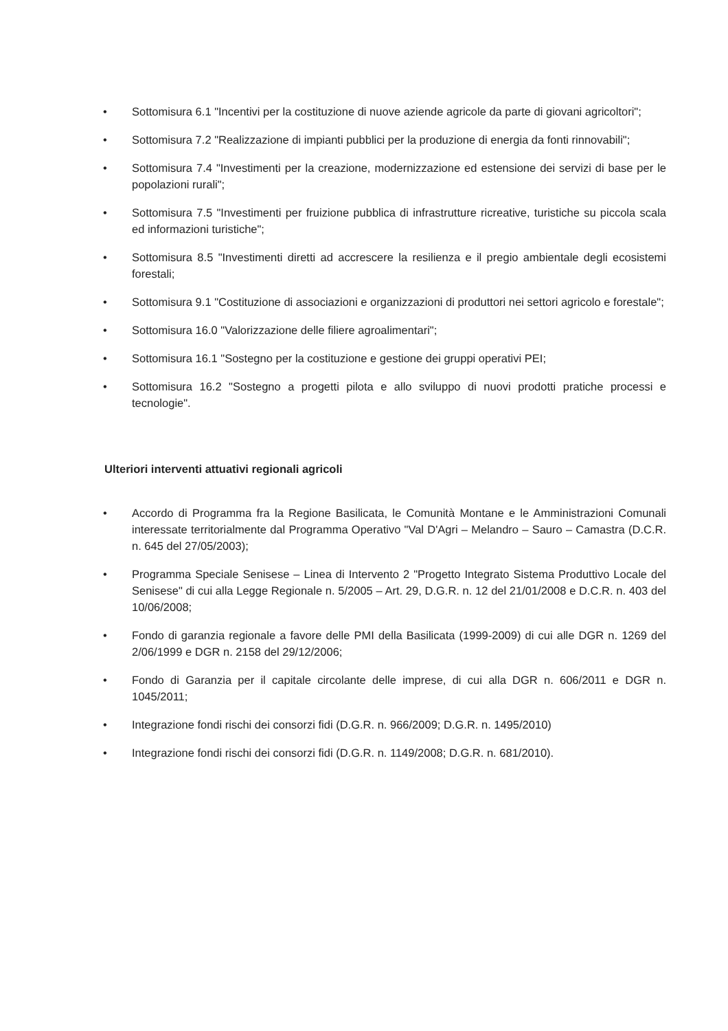• Sottomisura 6.1 "Incentivi per la costituzione di nuove aziende agricole da parte di giovani agricoltori";
• Sottomisura 7.2 "Realizzazione di impianti pubblici per la produzione di energia da fonti rinnovabili";
• Sottomisura 7.4 "Investimenti per la creazione, modernizzazione ed estensione dei servizi di base per le popolazioni rurali";
• Sottomisura 7.5 "Investimenti per fruizione pubblica di infrastrutture ricreative, turistiche su piccola scala ed informazioni turistiche";
• Sottomisura 8.5 "Investimenti diretti ad accrescere la resilienza e il pregio ambientale degli ecosistemi forestali;
• Sottomisura 9.1 "Costituzione di associazioni e organizzazioni di produttori nei settori agricolo e forestale";
• Sottomisura 16.0 "Valorizzazione delle filiere agroalimentari";
• Sottomisura 16.1 "Sostegno per la costituzione e gestione dei gruppi operativi PEI;
• Sottomisura 16.2 "Sostegno a progetti pilota e allo sviluppo di nuovi prodotti pratiche processi e tecnologie".
Ulteriori interventi attuativi regionali agricoli
• Accordo di Programma fra la Regione Basilicata, le Comunità Montane e le Amministrazioni Comunali interessate territorialmente dal Programma Operativo "Val D'Agri – Melandro – Sauro – Camastra (D.C.R. n. 645 del 27/05/2003);
• Programma Speciale Senisese – Linea di Intervento 2 "Progetto Integrato Sistema Produttivo Locale del Senisese" di cui alla Legge Regionale n. 5/2005 – Art. 29, D.G.R. n. 12 del 21/01/2008 e D.C.R. n. 403 del 10/06/2008;
• Fondo di garanzia regionale a favore delle PMI della Basilicata (1999-2009) di cui alle DGR n. 1269 del 2/06/1999 e DGR n. 2158 del 29/12/2006;
• Fondo di Garanzia per il capitale circolante delle imprese, di cui alla DGR n. 606/2011 e DGR n. 1045/2011;
• Integrazione fondi rischi dei consorzi fidi (D.G.R. n. 966/2009; D.G.R. n. 1495/2010)
• Integrazione fondi rischi dei consorzi fidi (D.G.R. n. 1149/2008; D.G.R. n. 681/2010).